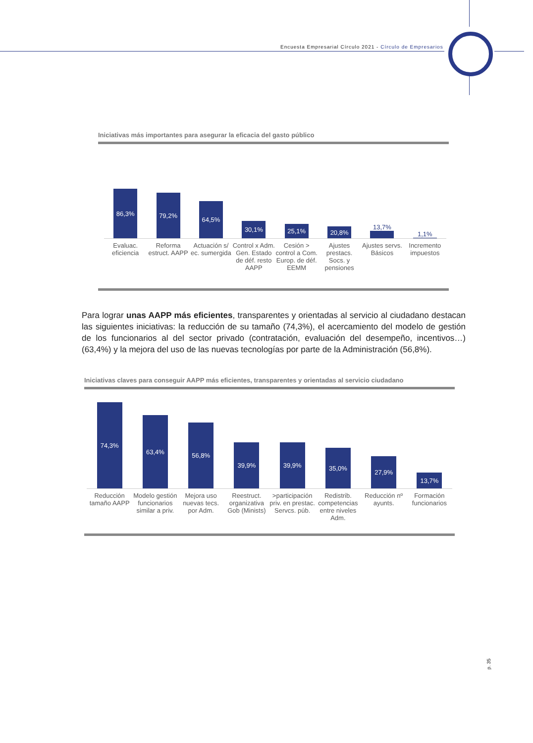Encuesta Empresarial Círculo 2021 - Círculo de Empresarios
Iniciativas más importantes para asegurar la eficacia del gasto público
86,3%
79,2%
64,5%
30,1%
25,1%
20,8%
13,7%
1,1%
Evaluac. eficiencia Reforma estruct. AAPP Actuación s/ ec. sumergida Control x Adm. Gen. Estado de déf. resto AAPP
Cesión > control a Com. Europ. de déf. EEMM
Ajustes prestacs. Socs. y pensiones
Ajustes servs. Básicos Incremento impuestos
Para lograr unas AAPP más eficientes, transparentes y orientadas al servicio al ciudadano destacan las siguientes iniciativas: la reducción de su tamaño (74,3%), el acercamiento del modelo de gestión de los funcionarios al del sector privado (contratación, evaluación del desempeño, incentivos…) (63,4%) y la mejora del uso de las nuevas tecnologías por parte de la Administración (56,8%).
Iniciativas claves para conseguir AAPP más eficientes, transparentes y orientadas al servicio ciudadano
74,3%
63,4%
56,8%
39,9%
39,9%
35,0%
27,9%
13,7%
Reducción tamaño AAPP Modelo gestión funcionarios similar a priv.
Mejora uso nuevas tecs. por Adm.
Reestruct. organizativa Gob (Minists)
>participación priv. en prestac. Servcs. púb.
Redistrib. competencias entre niveles Adm.
Reducción nº ayunts. Formación funcionarios
p. 35